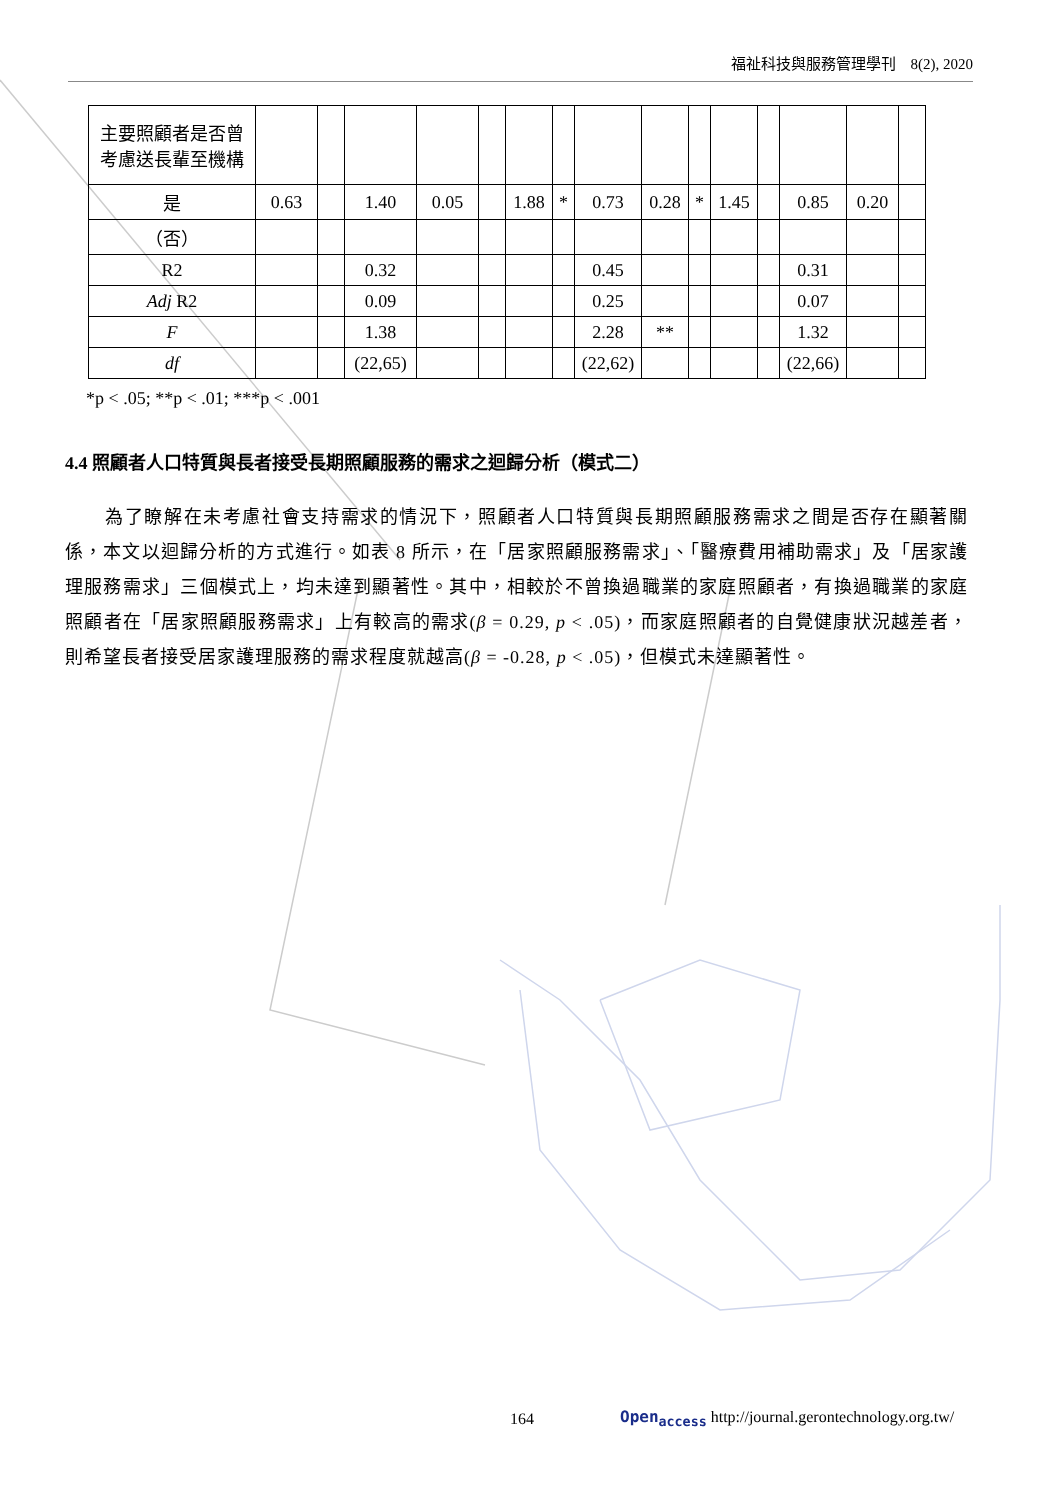福祉科技與服務管理學刊　8(2), 2020
| 主要照顧者是否曾考慮送長輩至機構 | | | | | | | | | | | | | | | |
| 是 | 0.63 | | 1.40 | 0.05 | | 1.88 | * | 0.73 | 0.28 | * | 1.45 | | 0.85 | 0.20 | |
| （否） | | | | | | | | | | | | | | | |
| R2 | | | 0.32 | | | | | 0.45 | | | | | 0.31 | | |
| Adj R2 | | | 0.09 | | | | | 0.25 | | | | | 0.07 | | |
| F | | | 1.38 | | | | | 2.28 | ** | | | | 1.32 | | |
| df | | | (22,65) | | | | | (22,62) | | | | | (22,66) | | |
*p < .05; **p < .01; ***p < .001
4.4 照顧者人口特質與長者接受長期照顧服務的需求之迴歸分析（模式二）
為了瞭解在未考慮社會支持需求的情況下，照顧者人口特質與長期照顧服務需求之間是否存在顯著關係，本文以迴歸分析的方式進行。如表 8 所示，在「居家照顧服務需求」、「醫療費用補助需求」及「居家護理服務需求」三個模式上，均未達到顯著性。其中，相較於不曾換過職業的家庭照顧者，有換過職業的家庭照顧者在「居家照顧服務需求」上有較高的需求(β = 0.29, p < .05)，而家庭照顧者的自覺健康狀況越差者，則希望長者接受居家護理服務的需求程度就越高(β = -0.28, p < .05)，但模式未達顯著性。
164
Open<sub>access</sub> http://journal.gerontechnology.org.tw/